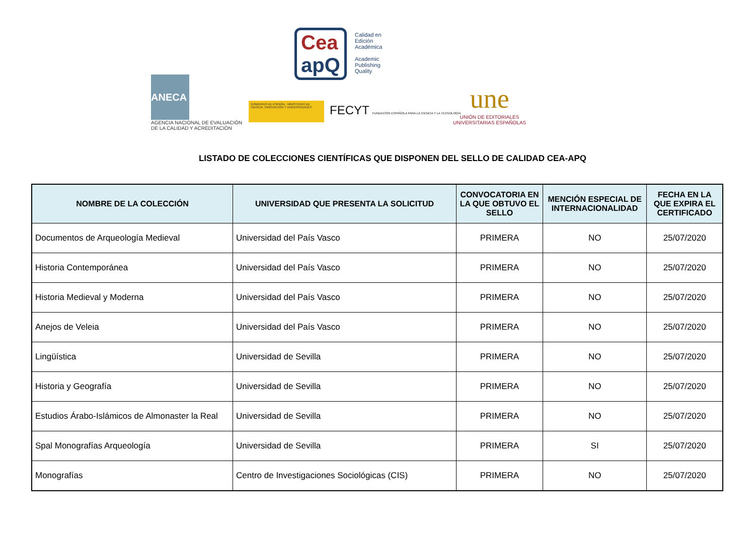Cea
apQ
Calidad en Edición Académica
Academic Publishing Quality
ANECA
AGENCIA NACIONAL DE EVALUACIÓN
DE LA CALIDAD Y ACREDITACIÓN
GOBIERNO DE ESPAÑA · MINISTERIO DE CIENCIA, INNOVACIÓN Y UNIVERSIDADES
FECYT FUNDACIÓN ESPAÑOLA PARA LA CIENCIA Y LA TECNOLOGÍA
une
UNIÓN DE EDITORIALES
UNIVERSITARIAS ESPAÑOLAS
LISTADO DE COLECCIONES CIENTÍFICAS QUE DISPONEN DEL SELLO DE CALIDAD CEA-APQ
| NOMBRE DE LA COLECCIÓN | UNIVERSIDAD QUE PRESENTA LA SOLICITUD | CONVOCATORIA EN LA QUE OBTUVO EL SELLO | MENCIÓN ESPECIAL DE INTERNACIONALIDAD | FECHA EN LA QUE EXPIRA EL CERTIFICADO |
| --- | --- | --- | --- | --- |
| Documentos de Arqueología Medieval | Universidad del País Vasco | PRIMERA | NO | 25/07/2020 |
| Historia Contemporánea | Universidad del País Vasco | PRIMERA | NO | 25/07/2020 |
| Historia Medieval y Moderna | Universidad del País Vasco | PRIMERA | NO | 25/07/2020 |
| Anejos de Veleia | Universidad del País Vasco | PRIMERA | NO | 25/07/2020 |
| Lingüística | Universidad de Sevilla | PRIMERA | NO | 25/07/2020 |
| Historia y Geografía | Universidad de Sevilla | PRIMERA | NO | 25/07/2020 |
| Estudios Árabo-Islámicos de Almonaster la Real | Universidad de Sevilla | PRIMERA | NO | 25/07/2020 |
| Spal Monografías Arqueología | Universidad de Sevilla | PRIMERA | SI | 25/07/2020 |
| Monografías | Centro de Investigaciones Sociológicas (CIS) | PRIMERA | NO | 25/07/2020 |